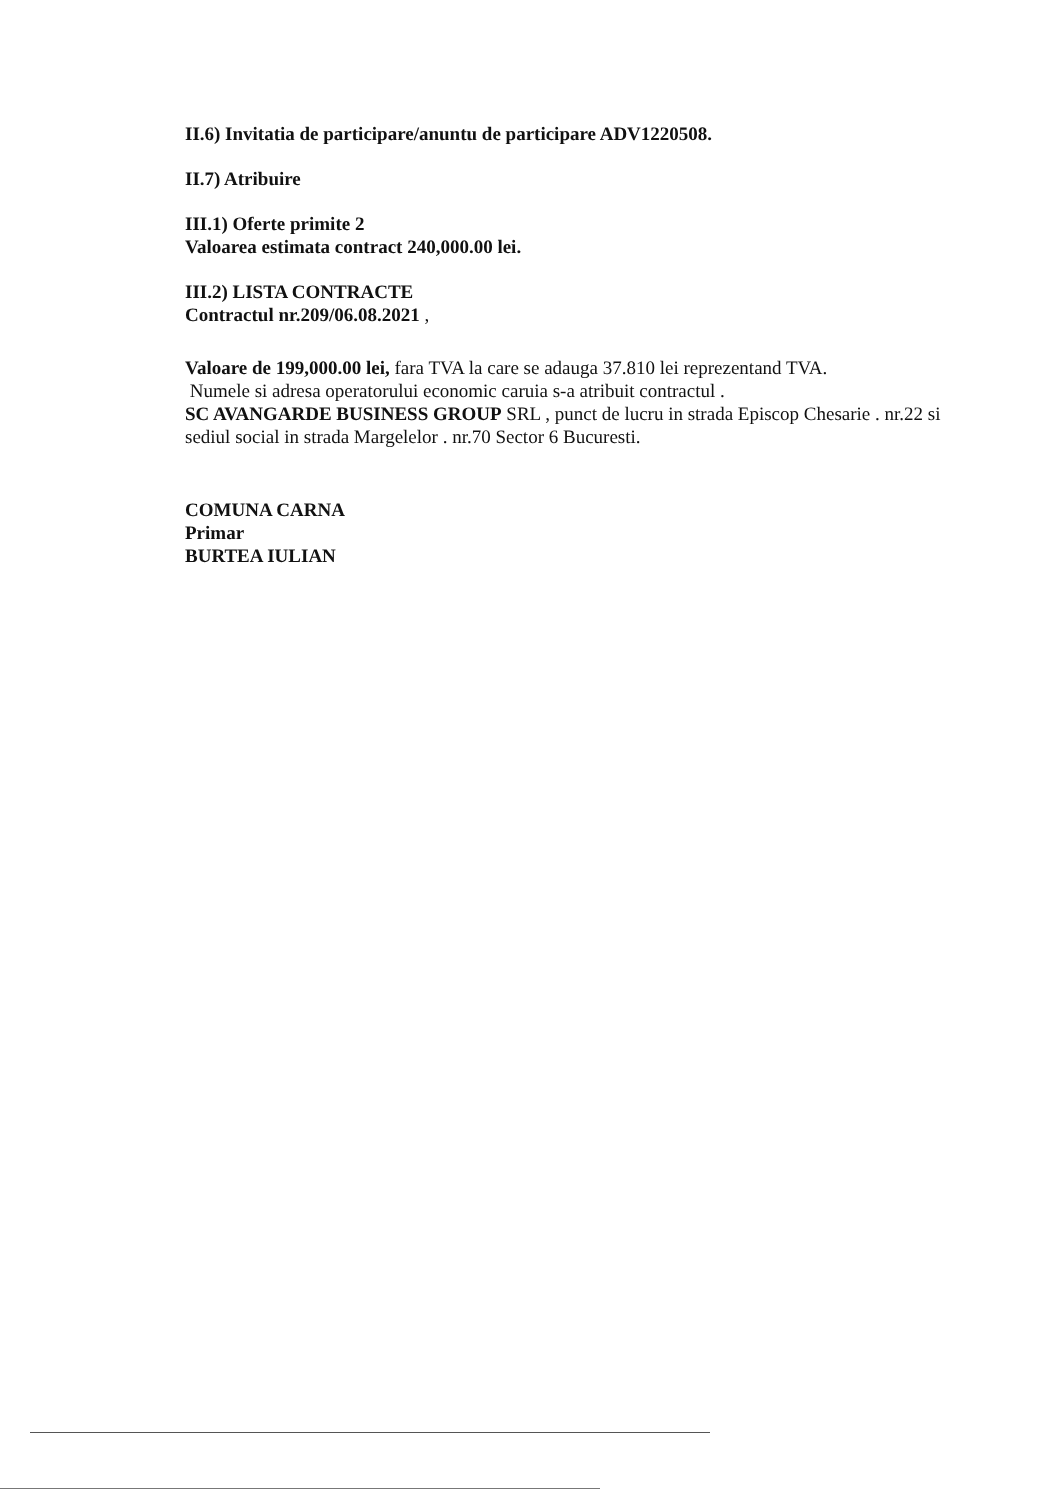II.6) Invitatia de participare/anuntu de participare ADV1220508.
II.7) Atribuire
III.1) Oferte primite 2
Valoarea estimata contract 240,000.00 lei.
III.2) LISTA CONTRACTE
Contractul nr.209/06.08.2021 ,
Valoare de 199,000.00 lei, fara TVA la care se adauga 37.810 lei reprezentand TVA.
Numele si adresa operatorului economic caruia s-a atribuit contractul .
SC AVANGARDE BUSINESS GROUP SRL , punct de lucru in strada Episcop Chesarie . nr.22 si sediul social in strada Margelelor . nr.70 Sector 6 Bucuresti.
COMUNA CARNA
Primar
BURTEA IULIAN